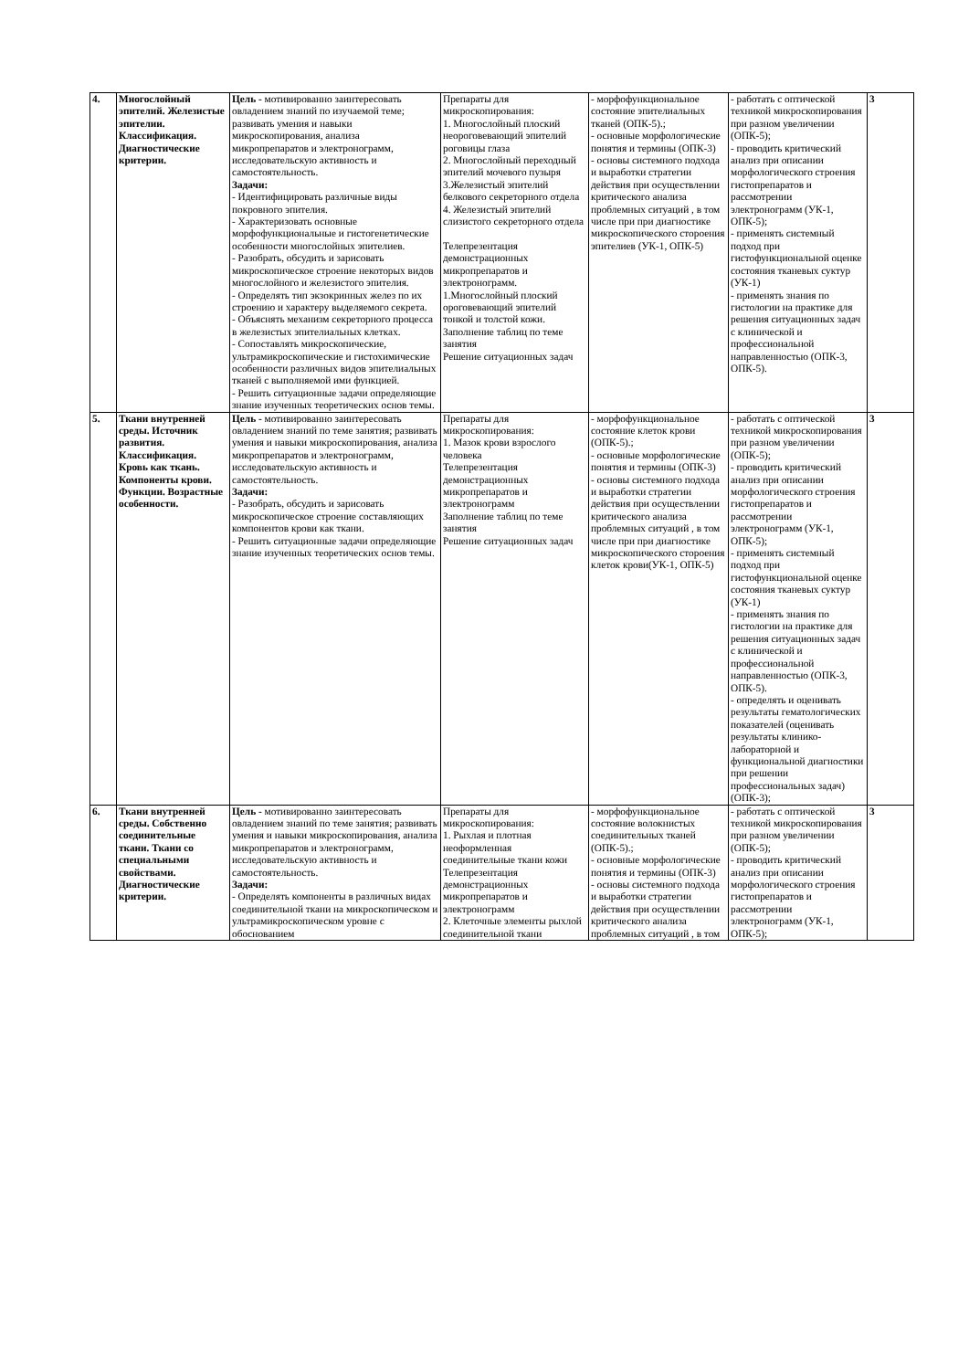| 4. | Многослойный эпителий. Железистые эпителии. Классификация. Диагностические критерии. | Цель - мотивированно заинтересовать овладением знаний по изучаемой теме; развивать умения и навыки микроскопирования, анализа микропрепаратов и электронограмм, исследовательскую активность и самостоятельность. Задачи: - Идентифицировать различные виды покровного эпителия. - Характеризовать основные морфофункциональные и гистогенетические особенности многослойных эпителиев. - Разобрать, обсудить и зарисовать микроскопическое строение некоторых видов многослойного и железистого эпителия. - Определять тип экзокринных желез по их строению и характеру выделяемого секрета. - Объяснять механизм секреторного процесса в железистых эпителиальных клетках. - Сопоставлять микроскопические, ультрамикроскопические и гистохимические особенности различных видов эпителиальных тканей с выполняемой ими функцией. - Решить ситуационные задачи определяющие знание изученных теоретических основ темы. | Препараты для микроскопирования: 1. Многослойный плоский неороговевающий эпителий роговицы глаза 2. Многослойный переходный эпителий мочевого пузыря 3.Железистый эпителий белкового секреторного отдела 4. Железистый эпителий слизистого секреторного отдела Телепрезентация демонстрационных микропрепаратов и электронограмм. 1.Многослойный плоский ороговевающий эпителий тонкой и толстой кожи. Заполнение таблиц по теме занятия Решение ситуационных задач | - морфофункциональное состояние эпителиальных тканей (ОПК-5).; - основные морфологические понятия и термины (ОПК-3) - основы системного подхода и выработки стратегии действия при осуществлении критического анализа проблемных ситуаций , в том числе при при диагностике микроскопического стороения эпителиев (УК-1, ОПК-5) | - работать с оптической техникой микроскопирования при разном увеличении (ОПК-5); - проводить критический анализ при описании морфологического строения гистопрепаратов и рассмотрении электронограмм (УК-1, ОПК-5); - применять системный подход при гистофункциональной оценке состояния тканевых суктур (УК-1) - применять знания по гистологии на практике для решения ситуационных задач с клинической и профессиональной направленностью (ОПК-3, ОПК-5). | 3 |
| 5. | Ткани внутренней среды. Источник развития. Классификация. Кровь как ткань. Компоненты крови. Функции. Возрастные особенности. | Цель - мотивированно заинтересовать овладением знаний по теме занятия; развивать умения и навыки микроскопирования, анализа микропрепаратов и электронограмм, исследовательскую активность и самостоятельность. Задачи: - Разобрать, обсудить и зарисовать микроскопическое строение составляющих компонентов крови как ткани. - Решить ситуационные задачи определяющие знание изученных теоретических основ темы. | Препараты для микроскопирования: 1. Мазок крови взрослого человека Телепрезентация демонстрационных микропрепаратов и электронограмм Заполнение таблиц по теме занятия Решение ситуационных задач | - морфофункциональное состояние клеток крови (ОПК-5).; - основные морфологические понятия и термины (ОПК-3) - основы системного подхода и выработки стратегии действия при осуществлении критического анализа проблемных ситуаций , в том числе при при диагностике микроскопического стороения клеток крови(УК-1, ОПК-5) | - работать с оптической техникой микроскопирования при разном увеличении (ОПК-5); - проводить критический анализ при описании морфологического строения гистопрепаратов и рассмотрении электронограмм (УК-1, ОПК-5); - применять системный подход при гистофункциональной оценке состояния тканевых суктур (УК-1) - применять знания по гистологии на практике для решения ситуационных задач с клинической и профессиональной направленностью (ОПК-3, ОПК-5). - определять и оценивать результаты гематологических показателей (оценивать результаты клинико-лабораторной и функциональной диагностики при решении профессиональных задач) (ОПК-3); | 3 |
| 6. | Ткани внутренней среды. Собственно соединительные ткани. Ткани со специальными свойствами. Диагностические критерии. | Цель - мотивированно заинтересовать овладением знаний по теме занятия; развивать умения и навыки микроскопирования, анализа микропрепаратов и электронограмм, исследовательскую активность и самостоятельность. Задачи: - Определять компоненты в различных видах соединительной ткани на микроскопическом и ультрамикроскопическом уровне с обоснованием | Препараты для микроскопирования: 1. Рыхлая и плотная неоформленная соединительные ткани кожи Телепрезентация демонстрационных микропрепаратов и электронограмм 2. Клеточные элементы рыхлой соединительной ткани | - морфофункциональное состояние волокнистых соединительных тканей (ОПК-5).; - основные морфологические понятия и термины (ОПК-3) - основы системного подхода и выработки стратегии действия при осуществлении критического анализа проблемных ситуаций , в том | - работать с оптической техникой микроскопирования при разном увеличении (ОПК-5); - проводить критический анализ при описании морфологического строения гистопрепаратов и рассмотрении электронограмм (УК-1, ОПК-5); | 3 |